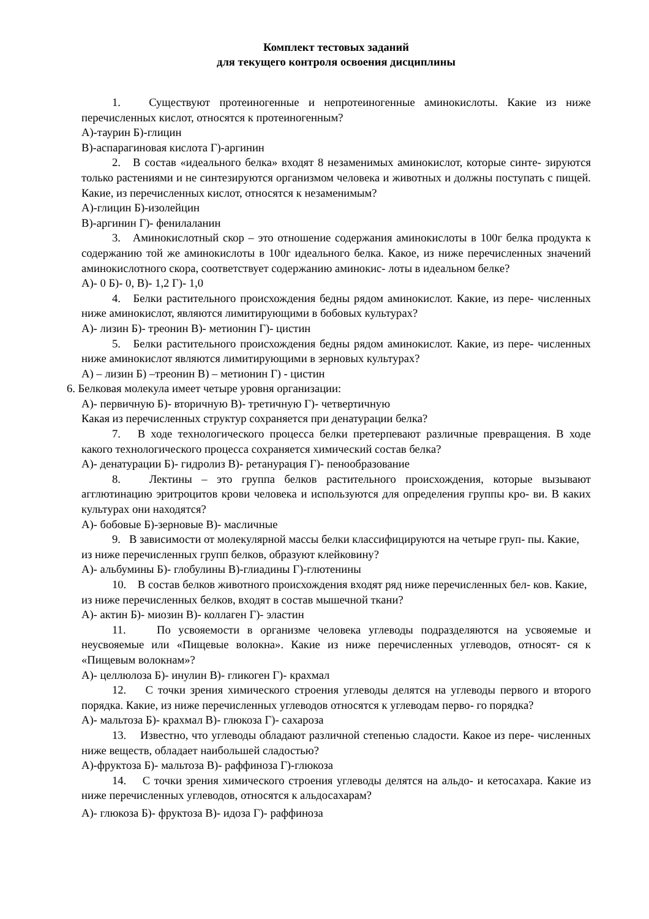Комплект тестовых заданий
для текущего контроля освоения дисциплины
1. Существуют протеиногенные и непротеиногенные аминокислоты. Какие из ниже перечисленных кислот, относятся к протеиногенным?
А)-таурин Б)-глицин
В)-аспарагиновая кислота Г)-аргинин
2. В состав «идеального белка» входят 8 незаменимых аминокислот, которые синте- зируются только растениями и не синтезируются организмом человека и животных и должны поступать с пищей. Какие, из перечисленных кислот, относятся к незаменимым?
А)-глицин Б)-изолейцин
В)-аргинин Г)- фенилаланин
3. Аминокислотный скор – это отношение содержания аминокислоты в 100г белка продукта к содержанию той же аминокислоты в 100г идеального белка. Какое, из ниже перечисленных значений аминокислотного скора, соответствует содержанию аминокис- лоты в идеальном белке?
А)- 0 Б)- 0, В)- 1,2 Г)- 1,0
4. Белки растительного происхождения бедны рядом аминокислот. Какие, из пере- численных ниже аминокислот, являются лимитирующими в бобовых культурах?
А)- лизин Б)- треонин В)- метионин Г)- цистин
5. Белки растительного происхождения бедны рядом аминокислот. Какие, из пере- численных ниже аминокислот являются лимитирующими в зерновых культурах?
А) – лизин Б) –треонин В) – метионин Г) - цистин
6. Белковая молекула имеет четыре уровня организации:
А)- первичную Б)- вторичную В)- третичную Г)- четвертичную
Какая из перечисленных структур сохраняется при денатурации белка?
7. В ходе технологического процесса белки претерпевают различные превращения. В ходе какого технологического процесса сохраняется химический состав белка?
А)- денатурации Б)- гидролиз В)- ретанурация Г)- пенообразование
8. Лектины – это группа белков растительного происхождения, которые вызывают агглютинацию эритроцитов крови человека и используются для определения группы кро- ви. В каких культурах они находятся?
А)- бобовые Б)-зерновые В)- масличные
9. В зависимости от молекулярной массы белки классифицируются на четыре груп- пы. Какие, из ниже перечисленных групп белков, образуют клейковину?
А)- альбумины Б)- глобулины В)-глиадины Г)-глютенины
10. В состав белков животного происхождения входят ряд ниже перечисленных бел- ков. Какие, из ниже перечисленных белков, входят в состав мышечной ткани?
А)- актин Б)- миозин В)- коллаген Г)- эластин
11. По усвояемости в организме человека углеводы подразделяются на усвояемые и неусвояемые или «Пищевые волокна». Какие из ниже перечисленных углеводов, относят- ся к «Пищевым волокнам»?
А)- целлюлоза Б)- инулин В)- гликоген Г)- крахмал
12. С точки зрения химического строения углеводы делятся на углеводы первого и второго порядка. Какие, из ниже перечисленных углеводов относятся к углеводам перво- го порядка?
А)- мальтоза Б)- крахмал В)- глюкоза Г)- сахароза
13. Известно, что углеводы обладают различной степенью сладости. Какое из пере- численных ниже веществ, обладает наибольшей сладостью?
А)-фруктоза Б)- мальтоза В)- раффиноза Г)-глюкоза
14. С точки зрения химического строения углеводы делятся на альдо- и кетосахара. Какие из ниже перечисленных углеводов, относятся к альдосахарам?
А)- глюкоза Б)- фруктоза В)- идоза Г)- раффиноза